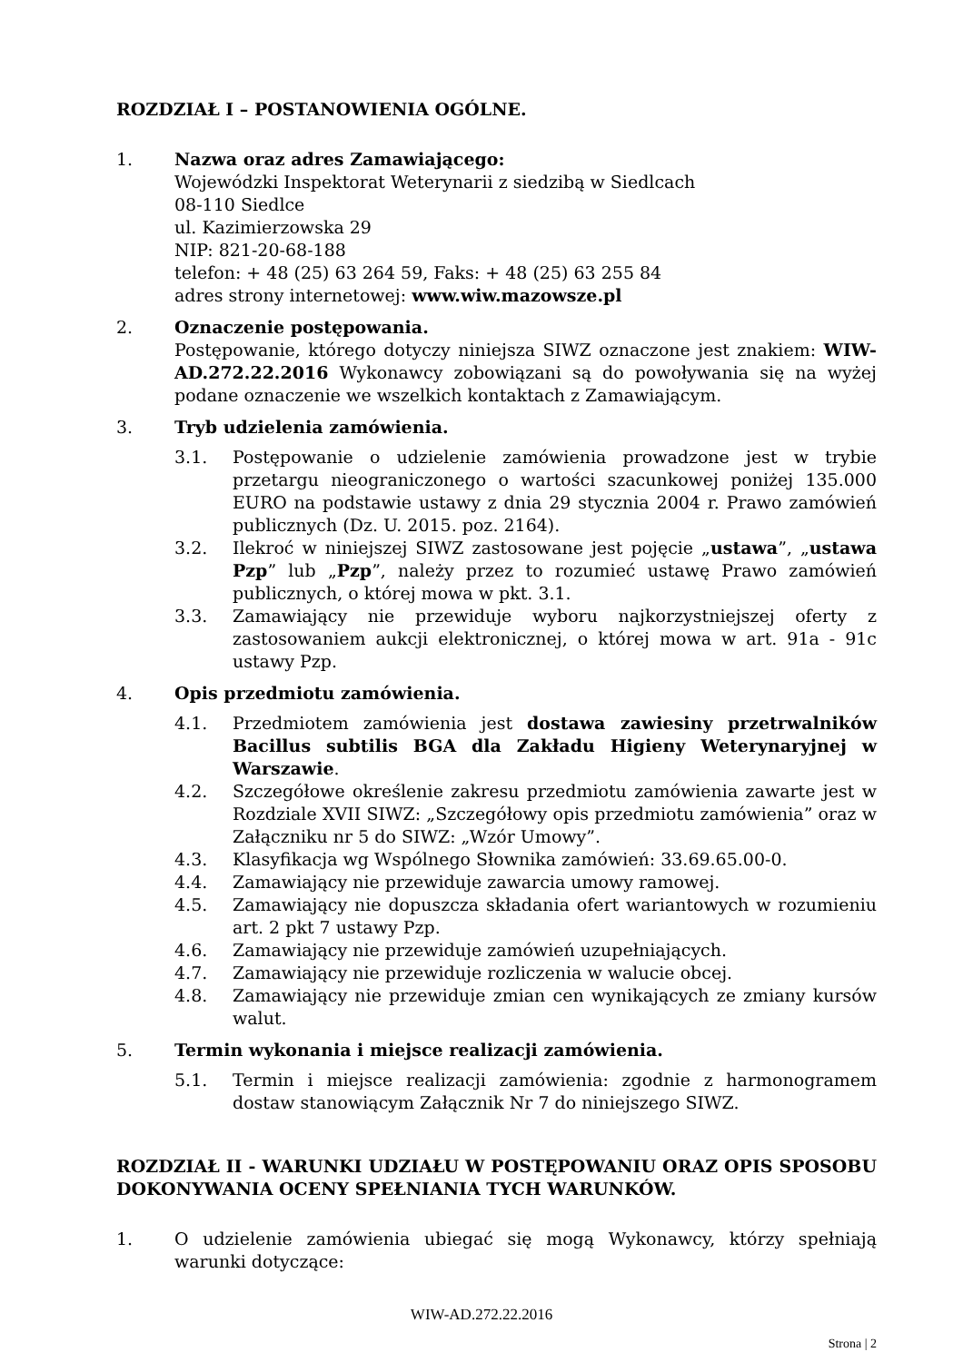ROZDZIAŁ I – POSTANOWIENIA OGÓLNE.
1. Nazwa oraz adres Zamawiającego:
Wojewódzki Inspektorat Weterynarii z siedzibą w Siedlcach
08-110 Siedlce
ul. Kazimierzowska 29
NIP: 821-20-68-188
telefon: + 48 (25) 63 264 59, Faks: + 48 (25) 63 255 84
adres strony internetowej: www.wiw.mazowsze.pl
2. Oznaczenie postępowania.
Postępowanie, którego dotyczy niniejsza SIWZ oznaczone jest znakiem: WIW-AD.272.22.2016 Wykonawcy zobowiązani są do powoływania się na wyżej podane oznaczenie we wszelkich kontaktach z Zamawiającym.
3. Tryb udzielenia zamówienia.
3.1. Postępowanie o udzielenie zamówienia prowadzone jest w trybie przetargu nieograniczonego o wartości szacunkowej poniżej 135.000 EURO na podstawie ustawy z dnia 29 stycznia 2004 r. Prawo zamówień publicznych (Dz. U. 2015. poz. 2164).
3.2. Ilekroć w niniejszej SIWZ zastosowane jest pojęcie „ustawa”, „ustawa Pzp” lub „Pzp”, należy przez to rozumieć ustawę Prawo zamówień publicznych, o której mowa w pkt. 3.1.
3.3. Zamawiający nie przewiduje wyboru najkorzystniejszej oferty z zastosowaniem aukcji elektronicznej, o której mowa w art. 91a - 91c ustawy Pzp.
4. Opis przedmiotu zamówienia.
4.1. Przedmiotem zamówienia jest dostawa zawiesiny przetrwalników Bacillus subtilis BGA dla Zakładu Higieny Weterynaryjnej w Warszawie.
4.2. Szczegółowe określenie zakresu przedmiotu zamówienia zawarte jest w Rozdziale XVII SIWZ: „Szczegółowy opis przedmiotu zamówienia” oraz w Załączniku nr 5 do SIWZ: „Wzór Umowy”.
4.3. Klasyfikacja wg Wspólnego Słownika zamówień: 33.69.65.00-0.
4.4. Zamawiający nie przewiduje zawarcia umowy ramowej.
4.5. Zamawiający nie dopuszcza składania ofert wariantowych w rozumieniu art. 2 pkt 7 ustawy Pzp.
4.6. Zamawiający nie przewiduje zamówień uzupełniających.
4.7. Zamawiający nie przewiduje rozliczenia w walucie obcej.
4.8. Zamawiający nie przewiduje zmian cen wynikających ze zmiany kursów walut.
5. Termin wykonania i miejsce realizacji zamówienia.
5.1. Termin i miejsce realizacji zamówienia: zgodnie z harmonogramem dostaw stanowiącym Załącznik Nr 7 do niniejszego SIWZ.
ROZDZIAŁ II - WARUNKI UDZIAŁU W POSTĘPOWANIU ORAZ OPIS SPOSOBU DOKONYWANIA OCENY SPEŁNIANIA TYCH WARUNKÓW.
1. O udzielenie zamówienia ubiegać się mogą Wykonawcy, którzy spełniają warunki dotyczące:
WIW-AD.272.22.2016
Strona | 2